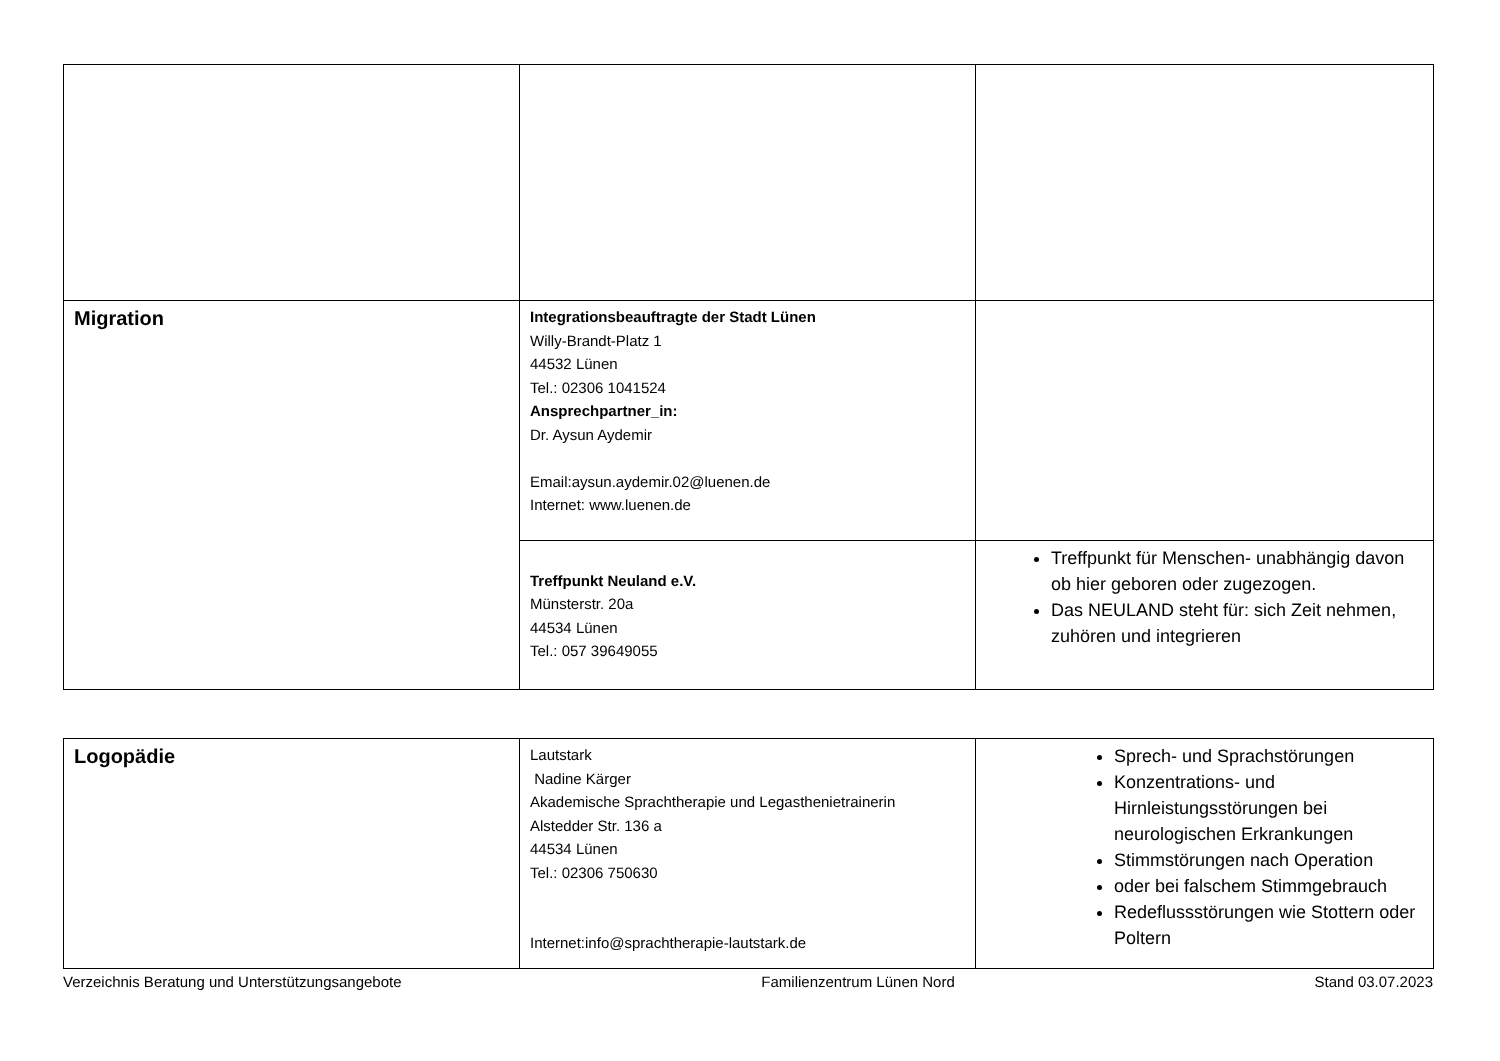| Migration | Integrationsbeauftragte der Stadt Lünen Willy-Brandt-Platz 1 44532 Lünen Tel.: 02306 1041524 Ansprechpartner_in: Dr. Aysun Aydemir Email:aysun.aydemir.02@luenen.de Internet: www.luenen.de | |
| | Treffpunkt Neuland e.V. Münsterstr. 20a 44534 Lünen Tel.: 057 39649055 | Treffpunkt für Menschen- unabhängig davon ob hier geboren oder zugezogen. Das NEULAND steht für: sich Zeit nehmen, zuhören und integrieren |
| Logopädie | Lautstark Nadine Kärger Akademische Sprachtherapie und Legasthenietrainerin Alstedder Str. 136 a 44534 Lünen Tel.: 02306 750630 Internet:info@sprachtherapie-lautstark.de | Sprech- und Sprachstörungen Konzentrations- und Hirnleistungsstörungen bei neurologischen Erkrankungen Stimmstörungen nach Operation oder bei falschem Stimmgebrauch Redeflussstörungen wie Stottern oder Poltern |
Verzeichnis Beratung und Unterstützungsangebote Familienzentrum Lünen Nord Stand 03.07.2023